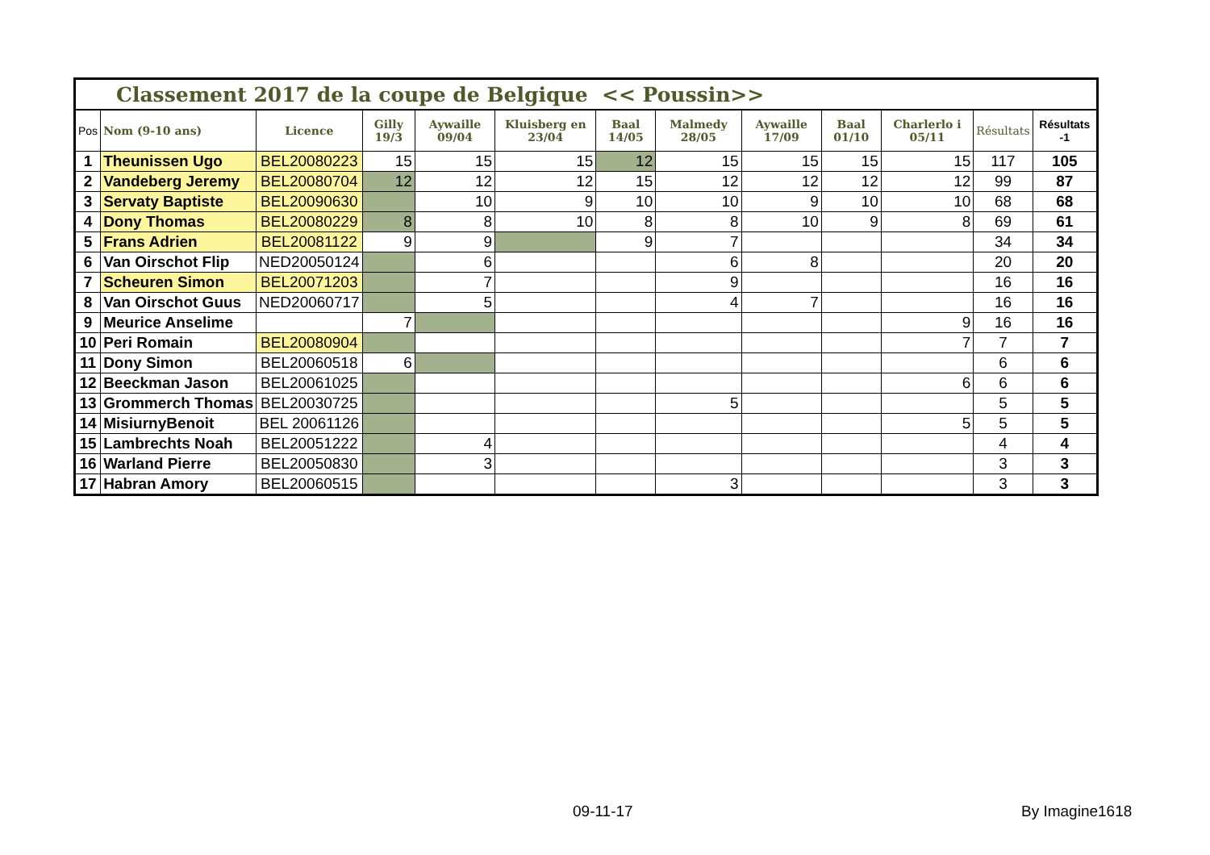| Classement 2017 de la coupe de Belgique << Poussin>> | | | | | | | | | | | | |
| Pos | Nom (9-10 ans) | Licence | Gilly 19/3 | Aywaille 09/04 | Kluisberg en 23/04 | Baal 14/05 | Malmedy 28/05 | Aywaille 17/09 | Baal 01/10 | Charlerlo i 05/11 | Résultats | Résultats -1 |
| 1 | Theunissen Ugo | BEL20080223 | 15 | 15 | 15 | 12 | 15 | 15 | 15 | 15 | 117 | 105 |
| 2 | Vandeberg Jeremy | BEL20080704 | 12 | 12 | 12 | 15 | 12 | 12 | 12 | 12 | 99 | 87 |
| 3 | Servaty Baptiste | BEL20090630 | | 10 | 9 | 10 | 10 | 9 | 10 | 10 | 68 | 68 |
| 4 | Dony Thomas | BEL20080229 | 8 | 8 | 10 | 8 | 8 | 10 | 9 | 8 | 69 | 61 |
| 5 | Frans Adrien | BEL20081122 | 9 | 9 | | 9 | 7 | | | | 34 | 34 |
| 6 | Van Oirschot Flip | NED20050124 | | 6 | | | 6 | 8 | | | 20 | 20 |
| 7 | Scheuren Simon | BEL20071203 | | 7 | | | 9 | | | | 16 | 16 |
| 8 | Van Oirschot Guus | NED20060717 | | 5 | | | 4 | 7 | | | 16 | 16 |
| 9 | Meurice Anselime | | 7 | | | | | | | 9 | 16 | 16 |
| 10 | Peri Romain | BEL20080904 | | | | | | | | 7 | 7 | 7 |
| 11 | Dony Simon | BEL20060518 | 6 | | | | | | | | 6 | 6 |
| 12 | Beeckman Jason | BEL20061025 | | | | | | | | 6 | 6 | 6 |
| 13 | Grommerch Thomas | BEL20030725 | | | | | 5 | | | | 5 | 5 |
| 14 | MisiurnyBenoit | BEL 20061126 | | | | | | | | 5 | 5 | 5 |
| 15 | Lambrechts Noah | BEL20051222 | | 4 | | | | | | | 4 | 4 |
| 16 | Warland Pierre | BEL20050830 | | 3 | | | | | | | 3 | 3 |
| 17 | Habran Amory | BEL20060515 | | | | | 3 | | | | 3 | 3 |
09-11-17 By Imagine1618